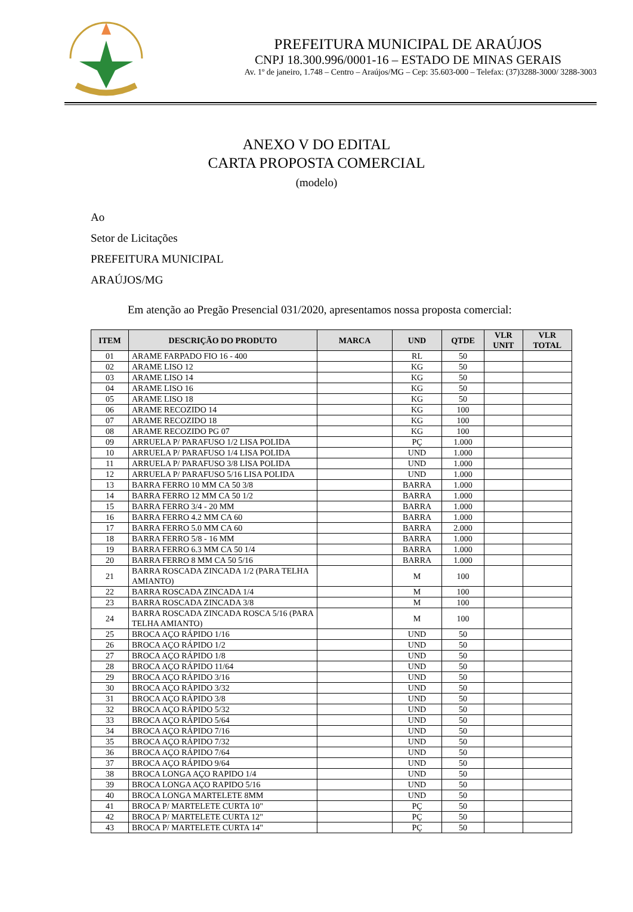PREFEITURA MUNICIPAL DE ARAÚJOS
CNPJ 18.300.996/0001-16 – ESTADO DE MINAS GERAIS
Av. 1º de janeiro, 1.748 – Centro – Araújos/MG – Cep: 35.603-000 – Telefax: (37)3288-3000/ 3288-3003
ANEXO V DO EDITAL
CARTA PROPOSTA COMERCIAL
(modelo)
Ao
Setor de Licitações
PREFEITURA MUNICIPAL
ARAÚJOS/MG
Em atenção ao Pregão Presencial 031/2020, apresentamos nossa proposta comercial:
| ITEM | DESCRIÇÃO DO PRODUTO | MARCA | UND | QTDE | VLR UNIT | VLR TOTAL |
| --- | --- | --- | --- | --- | --- | --- |
| 01 | ARAME FARPADO FIO 16 - 400 | | RL | 50 | | |
| 02 | ARAME LISO 12 | | KG | 50 | | |
| 03 | ARAME LISO 14 | | KG | 50 | | |
| 04 | ARAME LISO 16 | | KG | 50 | | |
| 05 | ARAME LISO 18 | | KG | 50 | | |
| 06 | ARAME RECOZIDO 14 | | KG | 100 | | |
| 07 | ARAME RECOZIDO 18 | | KG | 100 | | |
| 08 | ARAME RECOZIDO PG 07 | | KG | 100 | | |
| 09 | ARRUELA P/ PARAFUSO 1/2 LISA POLIDA | | PÇ | 1.000 | | |
| 10 | ARRUELA P/ PARAFUSO 1/4 LISA POLIDA | | UND | 1.000 | | |
| 11 | ARRUELA P/ PARAFUSO 3/8 LISA POLIDA | | UND | 1.000 | | |
| 12 | ARRUELA P/ PARAFUSO 5/16 LISA POLIDA | | UND | 1.000 | | |
| 13 | BARRA FERRO 10 MM CA 50 3/8 | | BARRA | 1.000 | | |
| 14 | BARRA FERRO 12 MM CA 50 1/2 | | BARRA | 1.000 | | |
| 15 | BARRA FERRO 3/4 - 20 MM | | BARRA | 1.000 | | |
| 16 | BARRA FERRO 4.2 MM CA 60 | | BARRA | 1.000 | | |
| 17 | BARRA FERRO 5.0 MM CA 60 | | BARRA | 2.000 | | |
| 18 | BARRA FERRO 5/8 - 16 MM | | BARRA | 1.000 | | |
| 19 | BARRA FERRO 6.3 MM CA 50 1/4 | | BARRA | 1.000 | | |
| 20 | BARRA FERRO 8 MM CA 50 5/16 | | BARRA | 1.000 | | |
| 21 | BARRA ROSCADA ZINCADA 1/2 (PARA TELHA AMIANTO) | | M | 100 | | |
| 22 | BARRA ROSCADA ZINCADA 1/4 | | M | 100 | | |
| 23 | BARRA ROSCADA ZINCADA 3/8 | | M | 100 | | |
| 24 | BARRA ROSCADA ZINCADA ROSCA 5/16 (PARA TELHA AMIANTO) | | M | 100 | | |
| 25 | BROCA AÇO RÁPIDO 1/16 | | UND | 50 | | |
| 26 | BROCA AÇO RÁPIDO 1/2 | | UND | 50 | | |
| 27 | BROCA AÇO RÁPIDO 1/8 | | UND | 50 | | |
| 28 | BROCA AÇO RÁPIDO 11/64 | | UND | 50 | | |
| 29 | BROCA AÇO RÁPIDO 3/16 | | UND | 50 | | |
| 30 | BROCA AÇO RÁPIDO 3/32 | | UND | 50 | | |
| 31 | BROCA AÇO RÁPIDO 3/8 | | UND | 50 | | |
| 32 | BROCA AÇO RÁPIDO 5/32 | | UND | 50 | | |
| 33 | BROCA AÇO RÁPIDO 5/64 | | UND | 50 | | |
| 34 | BROCA AÇO RÁPIDO 7/16 | | UND | 50 | | |
| 35 | BROCA AÇO RÁPIDO 7/32 | | UND | 50 | | |
| 36 | BROCA AÇO RÁPIDO 7/64 | | UND | 50 | | |
| 37 | BROCA AÇO RÁPIDO 9/64 | | UND | 50 | | |
| 38 | BROCA LONGA AÇO RAPIDO 1/4 | | UND | 50 | | |
| 39 | BROCA LONGA AÇO RAPIDO 5/16 | | UND | 50 | | |
| 40 | BROCA LONGA MARTELETE 8MM | | UND | 50 | | |
| 41 | BROCA P/ MARTELETE CURTA 10" | | PÇ | 50 | | |
| 42 | BROCA P/ MARTELETE CURTA 12" | | PÇ | 50 | | |
| 43 | BROCA P/ MARTELETE CURTA 14" | | PÇ | 50 | | |